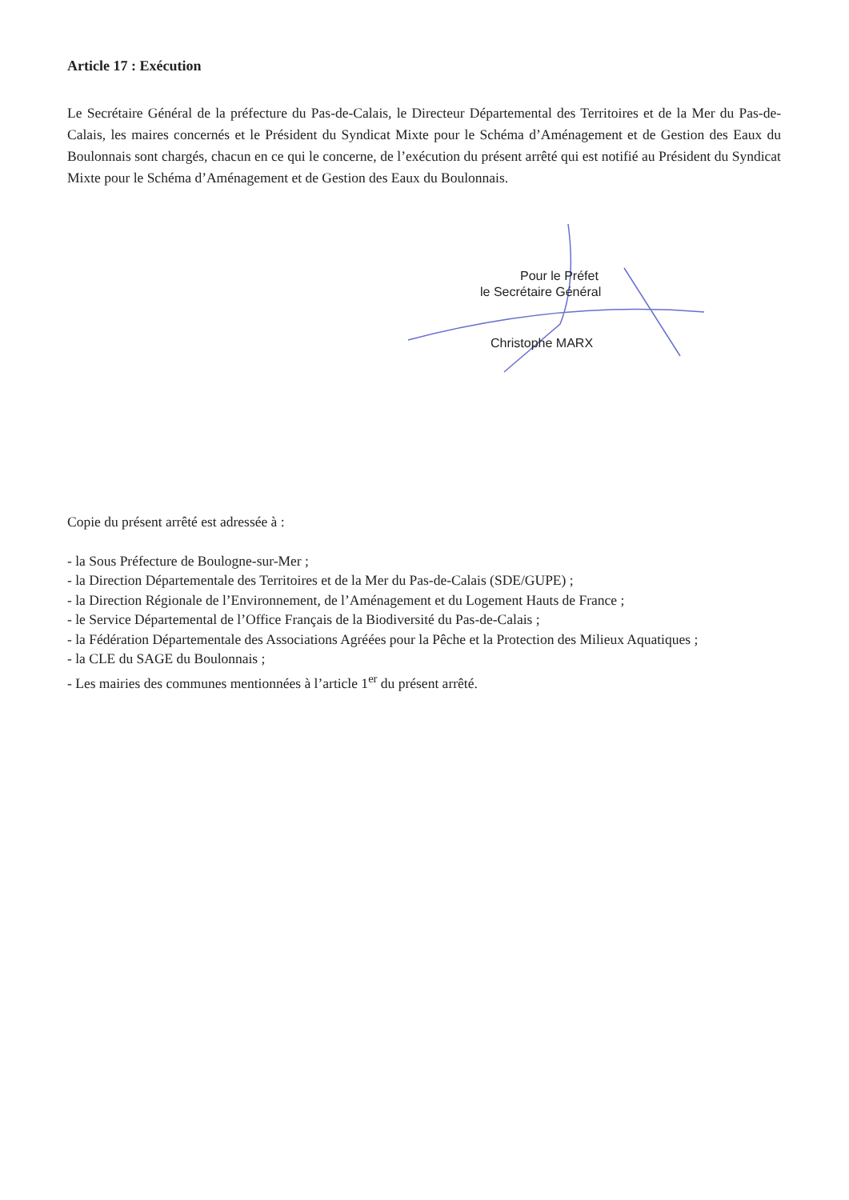Article 17 : Exécution
Le Secrétaire Général de la préfecture du Pas-de-Calais, le Directeur Départemental des Territoires et de la Mer du Pas-de-Calais, les maires concernés et le Président du Syndicat Mixte pour le Schéma d’Aménagement et de Gestion des Eaux du Boulonnais sont chargés, chacun en ce qui le concerne, de l’exécution du présent arrêté qui est notifié au Président du Syndicat Mixte pour le Schéma d’Aménagement et de Gestion des Eaux du Boulonnais.
Pour le Préfet
le Secrétaire Général
Christophe MARX
Copie du présent arrêté est adressée à :
- la Sous Préfecture de Boulogne-sur-Mer ;
- la Direction Départementale des Territoires et de la Mer du Pas-de-Calais (SDE/GUPE) ;
- la Direction Régionale de l’Environnement, de l’Aménagement et du Logement Hauts de France ;
- le Service Départemental de l’Office Français de la Biodiversité du Pas-de-Calais ;
- la Fédération Départementale des Associations Agréées pour la Pêche et la Protection des Milieux Aquatiques ;
- la CLE du SAGE du Boulonnais ;
- Les mairies des communes mentionnées à l’article 1<sup>er</sup> du présent arrêté.